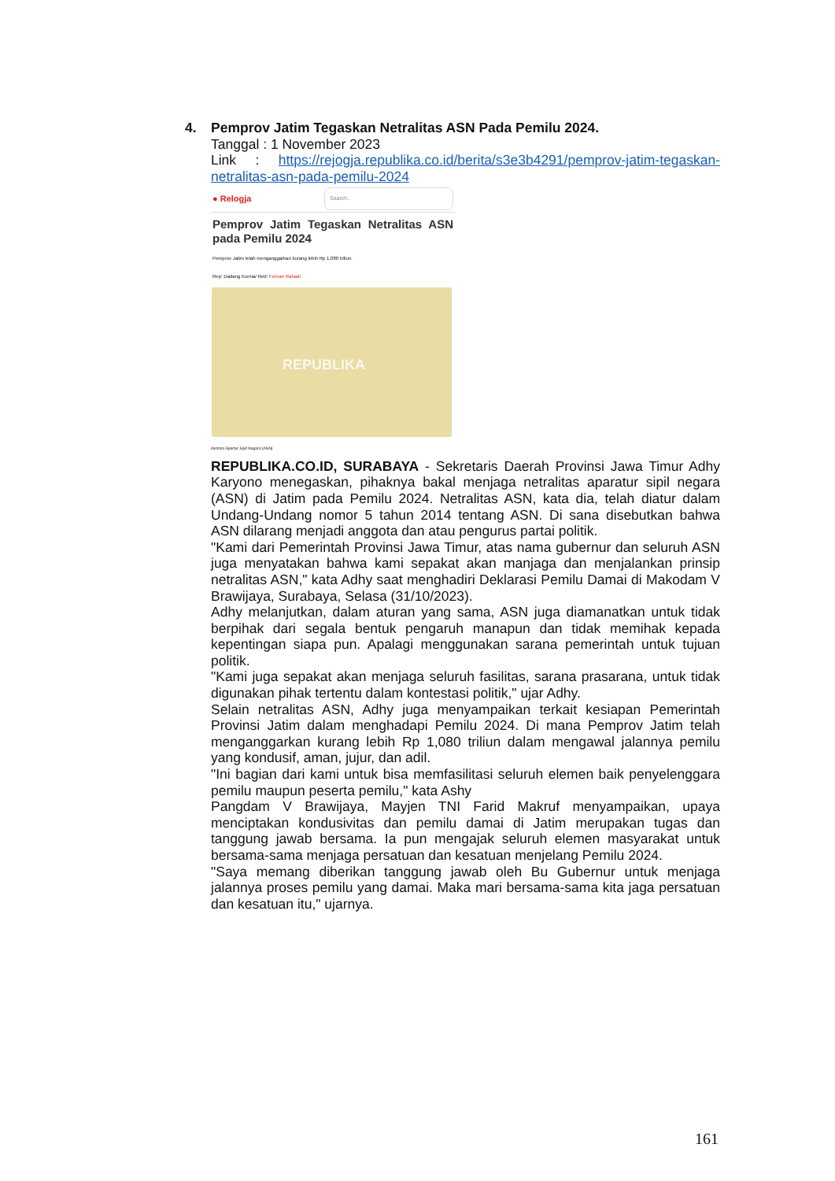4. Pemprov Jatim Tegaskan Netralitas ASN Pada Pemilu 2024.
Tanggal : 1 November 2023
Link : https://rejogja.republika.co.id/berita/s3e3b4291/pemprov-jatim-tegaskan-netralitas-asn-pada-pemilu-2024
● Relogja Search..
Pemprov Jatim Tegaskan Netralitas ASN pada Pemilu 2024
Pemprov Jatim telah menganggarkan kurang lebih Rp 1,080 triliun.
Rep: Dadang Kurnia/ Red: Fernan Rahadi
REPUBLIKA
Ilustrasi Apartur Sipil Negara (ASN)
REPUBLIKA.CO.ID, SURABAYA - Sekretaris Daerah Provinsi Jawa Timur Adhy Karyono menegaskan, pihaknya bakal menjaga netralitas aparatur sipil negara (ASN) di Jatim pada Pemilu 2024. Netralitas ASN, kata dia, telah diatur dalam Undang-Undang nomor 5 tahun 2014 tentang ASN. Di sana disebutkan bahwa ASN dilarang menjadi anggota dan atau pengurus partai politik.
"Kami dari Pemerintah Provinsi Jawa Timur, atas nama gubernur dan seluruh ASN juga menyatakan bahwa kami sepakat akan manjaga dan menjalankan prinsip netralitas ASN," kata Adhy saat menghadiri Deklarasi Pemilu Damai di Makodam V Brawijaya, Surabaya, Selasa (31/10/2023).
Adhy melanjutkan, dalam aturan yang sama, ASN juga diamanatkan untuk tidak berpihak dari segala bentuk pengaruh manapun dan tidak memihak kepada kepentingan siapa pun. Apalagi menggunakan sarana pemerintah untuk tujuan politik.
"Kami juga sepakat akan menjaga seluruh fasilitas, sarana prasarana, untuk tidak digunakan pihak tertentu dalam kontestasi politik," ujar Adhy.
Selain netralitas ASN, Adhy juga menyampaikan terkait kesiapan Pemerintah Provinsi Jatim dalam menghadapi Pemilu 2024. Di mana Pemprov Jatim telah menganggarkan kurang lebih Rp 1,080 triliun dalam mengawal jalannya pemilu yang kondusif, aman, jujur, dan adil.
"Ini bagian dari kami untuk bisa memfasilitasi seluruh elemen baik penyelenggara pemilu maupun peserta pemilu," kata Ashy
Pangdam V Brawijaya, Mayjen TNI Farid Makruf menyampaikan, upaya menciptakan kondusivitas dan pemilu damai di Jatim merupakan tugas dan tanggung jawab bersama. Ia pun mengajak seluruh elemen masyarakat untuk bersama-sama menjaga persatuan dan kesatuan menjelang Pemilu 2024.
"Saya memang diberikan tanggung jawab oleh Bu Gubernur untuk menjaga jalannya proses pemilu yang damai. Maka mari bersama-sama kita jaga persatuan dan kesatuan itu," ujarnya.
161